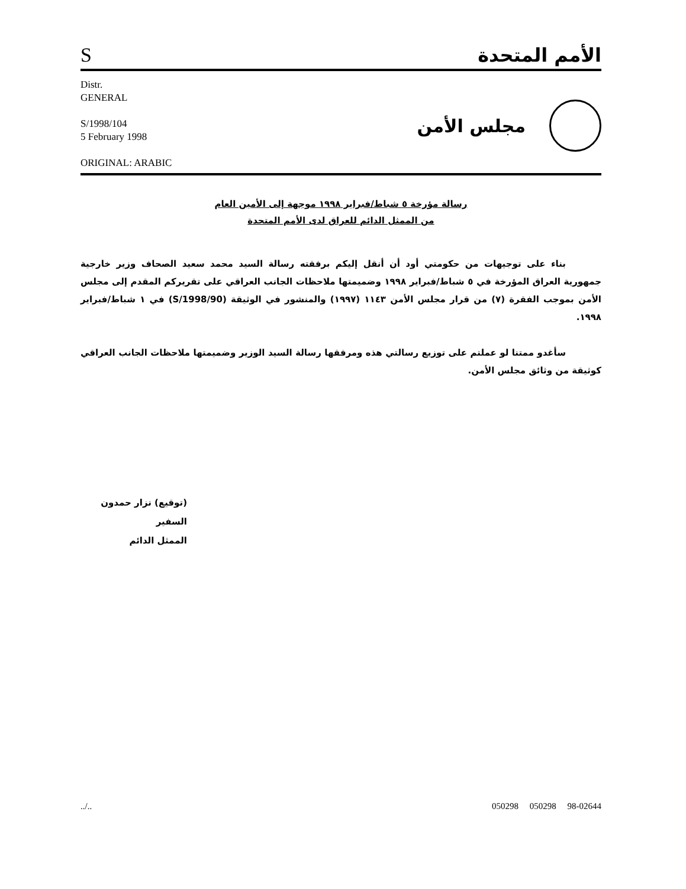S
الأمم المتحدة
Distr.
GENERAL
S/1998/104
5 February 1998
ORIGINAL: ARABIC
مجلس الأمن
رسالة مؤرخة ٥ شباط/فبراير ١٩٩٨ موجهة إلى الأمين العام
من الممثل الدائم للعراق لدى الأمم المتحدة
بناء على توجيهات من حكومتي أود أن أنقل إليكم برفقته رسالة السيد محمد سعيد الصحاف وزير خارجية جمهورية العراق المؤرخة في ٥ شباط/فبراير ١٩٩٨ وضميمتها ملاحظات الجانب العراقي على تقريركم المقدم إلى مجلس الأمن بموجب الفقرة (٧) من قرار مجلس الأمن ١١٤٣ (١٩٩٧) والمنشور في الوثيقة (S/1998/90) في ١ شباط/فبراير ١٩٩٨.
سأغدو ممتنا لو عملتم على توزيع رسالتي هذه ومرفقها رسالة السيد الوزير وضميمتها ملاحظات الجانب العراقي كوثيقة من وثائق مجلس الأمن.
(توقيع) نزار حمدون
السفير
الممثل الدائم
../.. 050298 050298 98-02644